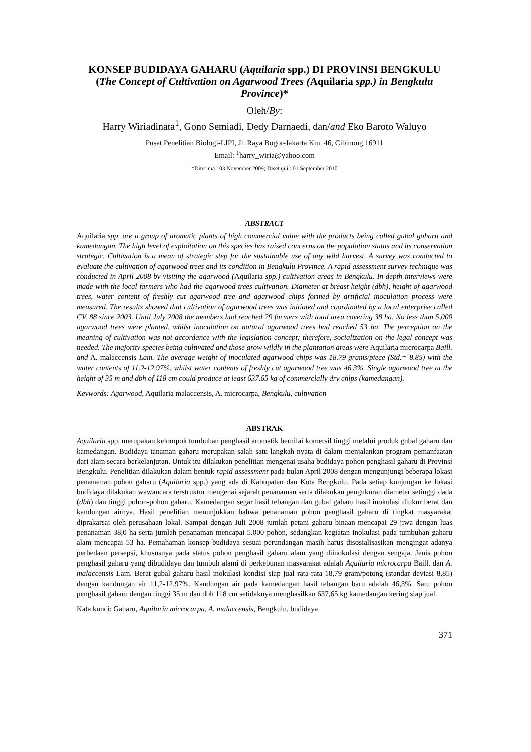KONSEP BUDIDAYA GAHARU (Aquilaria spp.) DI PROVINSI BENGKULU
(The Concept of Cultivation on Agarwood Trees (Aquilaria spp.) in Bengkulu Province)*
Oleh/By:
Harry Wiriadinata<sup>1</sup>, Gono Semiadi, Dedy Darnaedi, dan/and Eko Baroto Waluyo
Pusat Penelitian Biologi-LIPI, Jl. Raya Bogor-Jakarta Km. 46, Cibinong 16911
Email: <sup>1</sup>harry_wiria@yahoo.com
*Diterima : 03 November 2009; Disetujui : 01 September 2010
ABSTRACT
Aquilaria spp. are a group of aromatic plants of high commercial value with the products being called gubal gaharu and kamedangan. The high level of exploitation on this species has raised concerns on the population status and its conservation strategic. Cultivation is a mean of strategic step for the sustainable use of any wild harvest. A survey was conducted to evaluate the cultivation of agarwood trees and its condition in Bengkulu Province. A rapid assessment survey technique was conducted in April 2008 by visiting the agarwood (Aquilaria spp.) cultivation areas in Bengkulu. In depth interviews were made with the local farmers who had the agarwood trees cultivation. Diameter at breast height (dbh), height of agarwood trees, water content of freshly cut agarwood tree and agarwood chips formed by artificial inoculation process were measured. The results showed that cultivation of agarwood trees was initiated and coordinated by a local enterprise called CV. 88 since 2003. Until July 2008 the members had reached 29 farmers with total area covering 38 ha. No less than 5,000 agarwood trees were planted, whilst inoculation on natural agarwood trees had reached 53 ha. The perception on the meaning of cultivation was not accordance with the legislation concept; therefore, socialization on the legal concept was needed. The majority species being cultivated and those grow wildly in the plantation areas were Aquilaria microcarpa Baill. and A. malaccensis Lam. The average weight of inoculated agarwood chips was 18.79 grams/piece (Std.= 8.85) with the water contents of 11.2-12.97%, whilst water contents of freshly cut agarwood tree was 46.3%. Single agarwood tree at the height of 35 m and dbh of 118 cm could produce at least 637.65 kg of commercially dry chips (kamedangan).
Keywords: Agarwood, Aquilaria malaccensis, A. microcarpa, Bengkulu, cultivation
ABSTRAK
Aquilaria spp. merupakan kelompok tumbuhan penghasil aromatik bernilai komersil tinggi melalui produk gubal gaharu dan kamedangan. Budidaya tanaman gaharu merupakan salah satu langkah nyata di dalam menjalankan program pemanfaatan dari alam secara berkelanjutan. Untuk itu dilakukan penelitian mengenai usaha budidaya pohon penghasil gaharu di Provinsi Bengkulu. Penelitian dilakukan dalam bentuk rapid assessment pada bulan April 2008 dengan mengunjungi beberapa lokasi penanaman pohon gaharu (Aquilaria spp.) yang ada di Kabupaten dan Kota Bengkulu. Pada setiap kunjungan ke lokasi budidaya dilakukan wawancara terstruktur mengenai sejarah penanaman serta dilakukan pengukuran diameter setinggi dada (dbh) dan tinggi pohon-pohon gaharu. Kamedangan segar hasil tebangan dan gubal gaharu hasil inokulasi diukur berat dan kandungan airnya. Hasil penelitian menunjukkan bahwa penanaman pohon penghasil gaharu di tingkat masyarakat diprakarsai oleh perusahaan lokal. Sampai dengan Juli 2008 jumlah petani gaharu binaan mencapai 29 jiwa dengan luas penanaman 38,0 ha serta jumlah penanaman mencapai 5.000 pohon, sedangkan kegiatan inokulasi pada tumbuhan gaharu alam mencapai 53 ha. Pemahaman konsep budidaya sesuai perundangan masih harus disosialisasikan mengingat adanya perbedaan persepsi, khususnya pada status pohon penghasil gaharu alam yang diinokulasi dengan sengaja. Jenis pohon penghasil gaharu yang dibudidaya dan tumbuh alami di perkebunan masyarakat adalah Aquilaria microcarpa Baill. dan A. malaccensis Lam. Berat gubal gaharu hasil inokulasi kondisi siap jual rata-rata 18,79 gram/potong (standar deviasi 8,85) dengan kandungan air 11,2-12,97%. Kandungan air pada kamedangan hasil tebangan baru adalah 46,3%. Satu pohon penghasil gaharu dengan tinggi 35 m dan dbh 118 cm setidaknya menghasilkan 637,65 kg kamedangan kering siap jual.
Kata kunci: Gaharu, Aquilaria microcarpa, A. malaccensis, Bengkulu, budidaya
371